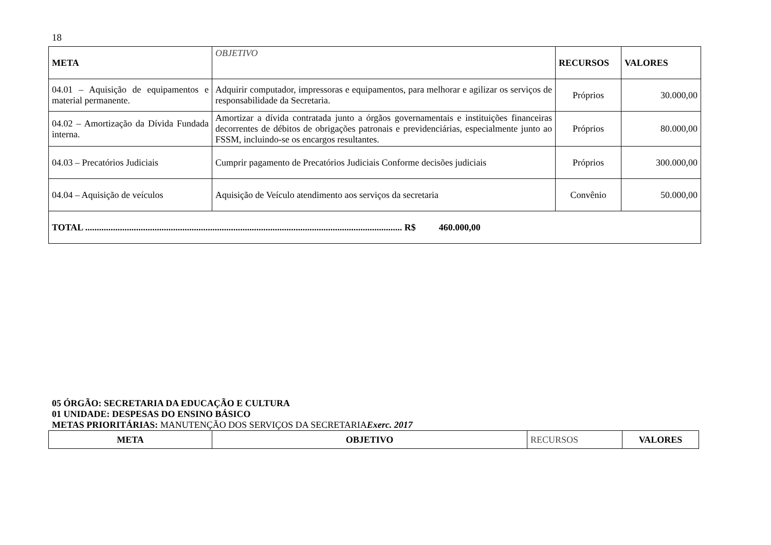18
| META | OBJETIVO | RECURSOS | VALORES |
| 04.01 – Aquisição de equipamentos e material permanente. | Adquirir computador, impressoras e equipamentos, para melhorar e agilizar os serviços de responsabilidade da Secretaria. | Próprios | 30.000,00 |
| 04.02 – Amortização da Dívida Fundada interna. | Amortizar a dívida contratada junto a órgãos governamentais e instituições financeiras decorrentes de débitos de obrigações patronais e previdenciárias, especialmente junto ao FSSM, incluindo-se os encargos resultantes. | Próprios | 80.000,00 |
| 04.03 – Precatórios Judiciais | Cumprir pagamento de Precatórios Judiciais Conforme decisões judiciais | Próprios | 300.000,00 |
| 04.04 – Aquisição de veículos | Aquisição de Veículo atendimento aos serviços da secretaria | Convênio | 50.000,00 |
| TOTAL ......................................................................................................................................... R$ 460.000,00 | | | |
05 ÓRGÃO: SECRETARIA DA EDUCAÇÃO E CULTURA
01 UNIDADE: DESPESAS DO ENSINO BÁSICO
METAS PRIORITÁRIAS: MANUTENÇÃO DOS SERVIÇOS DA SECRETARIA Exerc. 2017
| META | OBJETIVO | RECURSOS | VALORES |